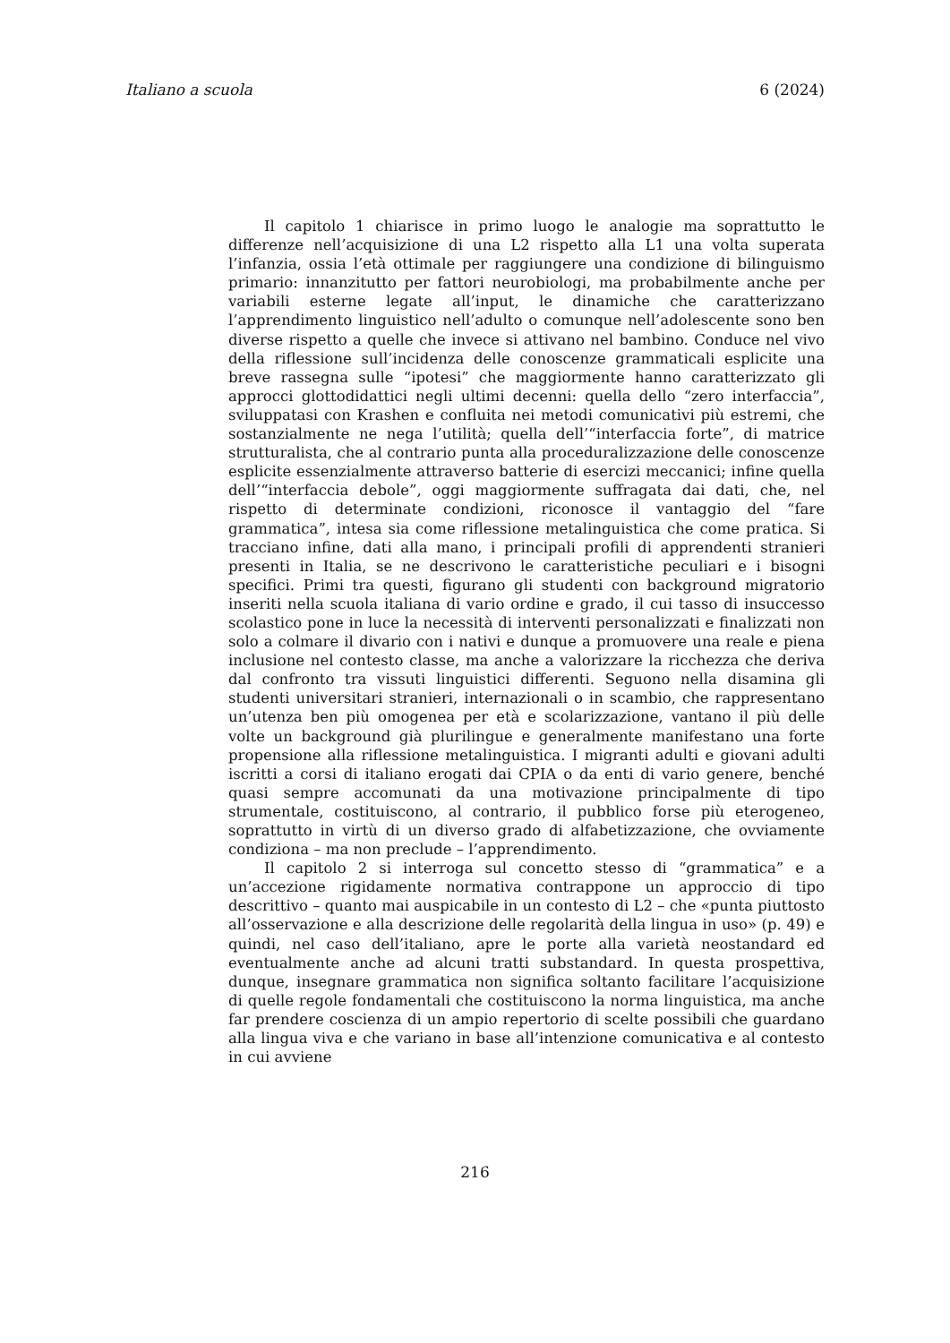Italiano a scuola 6 (2024)
Il capitolo 1 chiarisce in primo luogo le analogie ma soprattutto le differenze nell’acquisizione di una L2 rispetto alla L1 una volta superata l’infanzia, ossia l’età ottimale per raggiungere una condizione di bilinguismo primario: innanzitutto per fattori neurobiologi, ma probabilmente anche per variabili esterne legate all’input, le dinamiche che caratterizzano l’apprendimento linguistico nell’adulto o comunque nell’adolescente sono ben diverse rispetto a quelle che invece si attivano nel bambino. Conduce nel vivo della riflessione sull’incidenza delle conoscenze grammaticali esplicite una breve rassegna sulle “ipotesi” che maggiormente hanno caratterizzato gli approcci glottodidattici negli ultimi decenni: quella dello “zero interfaccia”, sviluppatasi con Krashen e confluita nei metodi comunicativi più estremi, che sostanzialmente ne nega l’utilità; quella dell’“interfaccia forte”, di matrice strutturalista, che al contrario punta alla proceduralizzazione delle conoscenze esplicite essenzialmente attraverso batterie di esercizi meccanici; infine quella dell’“interfaccia debole”, oggi maggiormente suffragata dai dati, che, nel rispetto di determinate condizioni, riconosce il vantaggio del “fare grammatica”, intesa sia come riflessione metalinguistica che come pratica. Si tracciano infine, dati alla mano, i principali profili di apprendenti stranieri presenti in Italia, se ne descrivono le caratteristiche peculiari e i bisogni specifici. Primi tra questi, figurano gli studenti con background migratorio inseriti nella scuola italiana di vario ordine e grado, il cui tasso di insuccesso scolastico pone in luce la necessità di interventi personalizzati e finalizzati non solo a colmare il divario con i nativi e dunque a promuovere una reale e piena inclusione nel contesto classe, ma anche a valorizzare la ricchezza che deriva dal confronto tra vissuti linguistici differenti. Seguono nella disamina gli studenti universitari stranieri, internazionali o in scambio, che rappresentano un’utenza ben più omogenea per età e scolarizzazione, vantano il più delle volte un background già plurilingue e generalmente manifestano una forte propensione alla riflessione metalinguistica. I migranti adulti e giovani adulti iscritti a corsi di italiano erogati dai CPIA o da enti di vario genere, benché quasi sempre accomunati da una motivazione principalmente di tipo strumentale, costituiscono, al contrario, il pubblico forse più eterogeneo, soprattutto in virtù di un diverso grado di alfabetizzazione, che ovviamente condiziona – ma non preclude – l’apprendimento.
Il capitolo 2 si interroga sul concetto stesso di “grammatica” e a un’accezione rigidamente normativa contrappone un approccio di tipo descrittivo – quanto mai auspicabile in un contesto di L2 – che «punta piuttosto all’osservazione e alla descrizione delle regolarità della lingua in uso» (p. 49) e quindi, nel caso dell’italiano, apre le porte alla varietà neostandard ed eventualmente anche ad alcuni tratti substandard. In questa prospettiva, dunque, insegnare grammatica non significa soltanto facilitare l’acquisizione di quelle regole fondamentali che costituiscono la norma linguistica, ma anche far prendere coscienza di un ampio repertorio di scelte possibili che guardano alla lingua viva e che variano in base all’intenzione comunicativa e al contesto in cui avviene
216